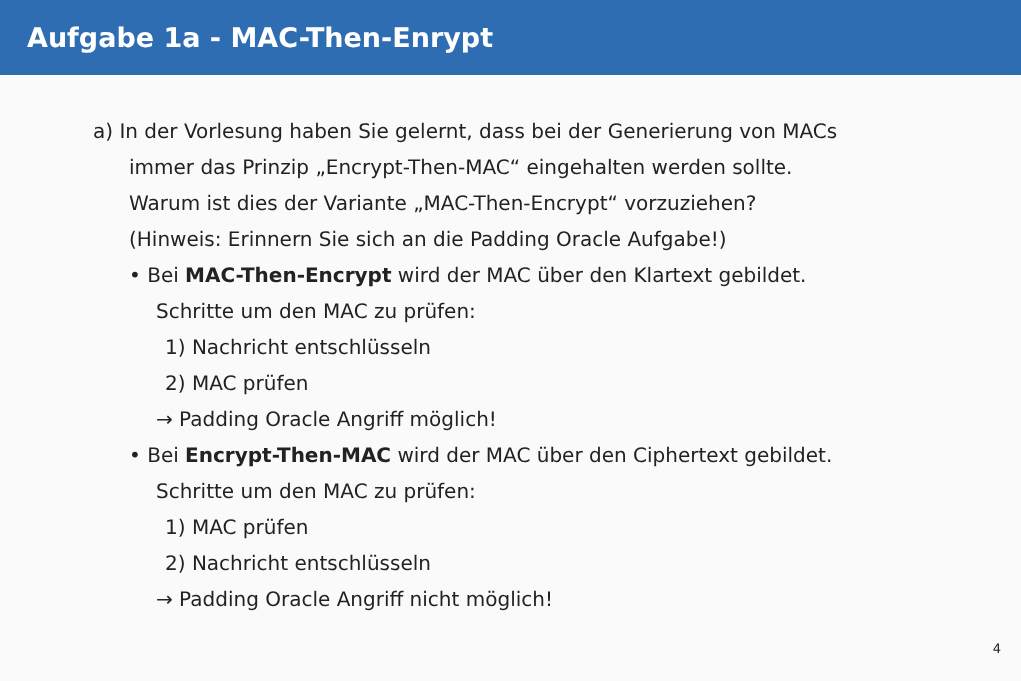Aufgabe 1a - MAC-Then-Enrypt
a) In der Vorlesung haben Sie gelernt, dass bei der Generierung von MACs
immer das Prinzip „Encrypt-Then-MAC“ eingehalten werden sollte.
Warum ist dies der Variante „MAC-Then-Encrypt“ vorzuziehen?
(Hinweis: Erinnern Sie sich an die Padding Oracle Aufgabe!)
• Bei MAC-Then-Encrypt wird der MAC über den Klartext gebildet.
Schritte um den MAC zu prüfen:
1) Nachricht entschlüsseln
2) MAC prüfen
→ Padding Oracle Angriff möglich!
• Bei Encrypt-Then-MAC wird der MAC über den Ciphertext gebildet.
Schritte um den MAC zu prüfen:
1) MAC prüfen
2) Nachricht entschlüsseln
→ Padding Oracle Angriff nicht möglich!
4